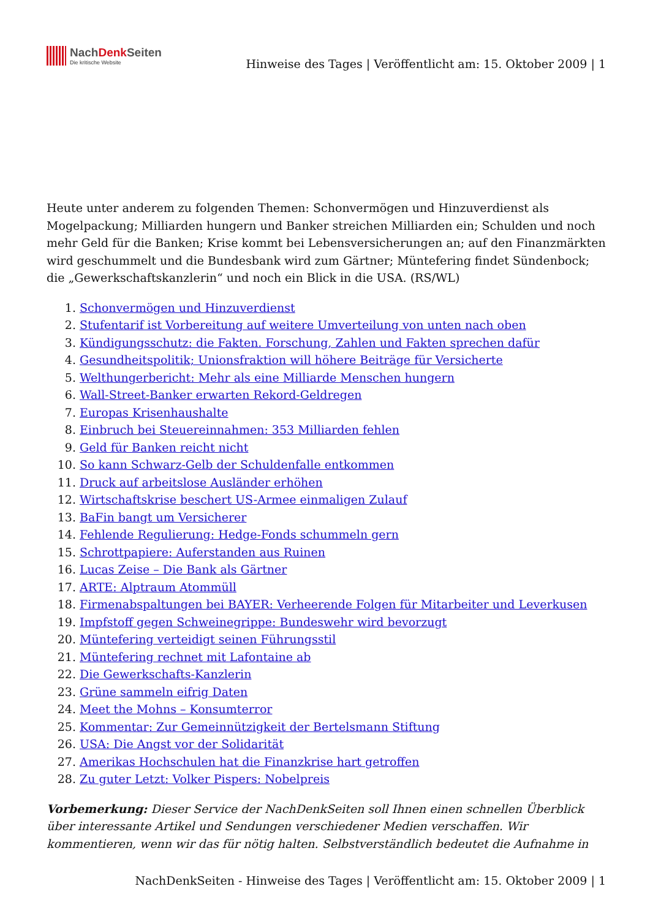NachDenk Seiten
Die kritische Website
Hinweise des Tages | Veröffentlicht am: 15. Oktober 2009 | 1
Heute unter anderem zu folgenden Themen: Schonvermögen und Hinzuverdienst als Mogelpackung; Milliarden hungern und Banker streichen Milliarden ein; Schulden und noch mehr Geld für die Banken; Krise kommt bei Lebensversicherungen an; auf den Finanzmärkten wird geschummelt und die Bundesbank wird zum Gärtner; Müntefering findet Sündenbock; die „Gewerkschaftskanzlerin“ und noch ein Blick in die USA. (RS/WL)
1. Schonvermögen und Hinzuverdienst
2. Stufentarif ist Vorbereitung auf weitere Umverteilung von unten nach oben
3. Kündigungsschutz: die Fakten. Forschung, Zahlen und Fakten sprechen dafür
4. Gesundheitspolitik; Unionsfraktion will höhere Beiträge für Versicherte
5. Welthungerbericht: Mehr als eine Milliarde Menschen hungern
6. Wall-Street-Banker erwarten Rekord-Geldregen
7. Europas Krisenhaushalte
8. Einbruch bei Steuereinnahmen: 353 Milliarden fehlen
9. Geld für Banken reicht nicht
10. So kann Schwarz-Gelb der Schuldenfalle entkommen
11. Druck auf arbeitslose Ausländer erhöhen
12. Wirtschaftskrise beschert US-Armee einmaligen Zulauf
13. BaFin bangt um Versicherer
14. Fehlende Regulierung: Hedge-Fonds schummeln gern
15. Schrottpapiere: Auferstanden aus Ruinen
16. Lucas Zeise – Die Bank als Gärtner
17. ARTE: Alptraum Atommüll
18. Firmenabspaltungen bei BAYER: Verheerende Folgen für Mitarbeiter und Leverkusen
19. Impfstoff gegen Schweinegrippe: Bundeswehr wird bevorzugt
20. Müntefering verteidigt seinen Führungsstil
21. Müntefering rechnet mit Lafontaine ab
22. Die Gewerkschafts-Kanzlerin
23. Grüne sammeln eifrig Daten
24. Meet the Mohns – Konsumterror
25. Kommentar: Zur Gemeinnützigkeit der Bertelsmann Stiftung
26. USA: Die Angst vor der Solidarität
27. Amerikas Hochschulen hat die Finanzkrise hart getroffen
28. Zu guter Letzt: Volker Pispers: Nobelpreis
Vorbemerkung: Dieser Service der NachDenkSeiten soll Ihnen einen schnellen Überblick über interessante Artikel und Sendungen verschiedener Medien verschaffen. Wir kommentieren, wenn wir das für nötig halten. Selbstverständlich bedeutet die Aufnahme in
NachDenkSeiten - Hinweise des Tages | Veröffentlicht am: 15. Oktober 2009 | 1